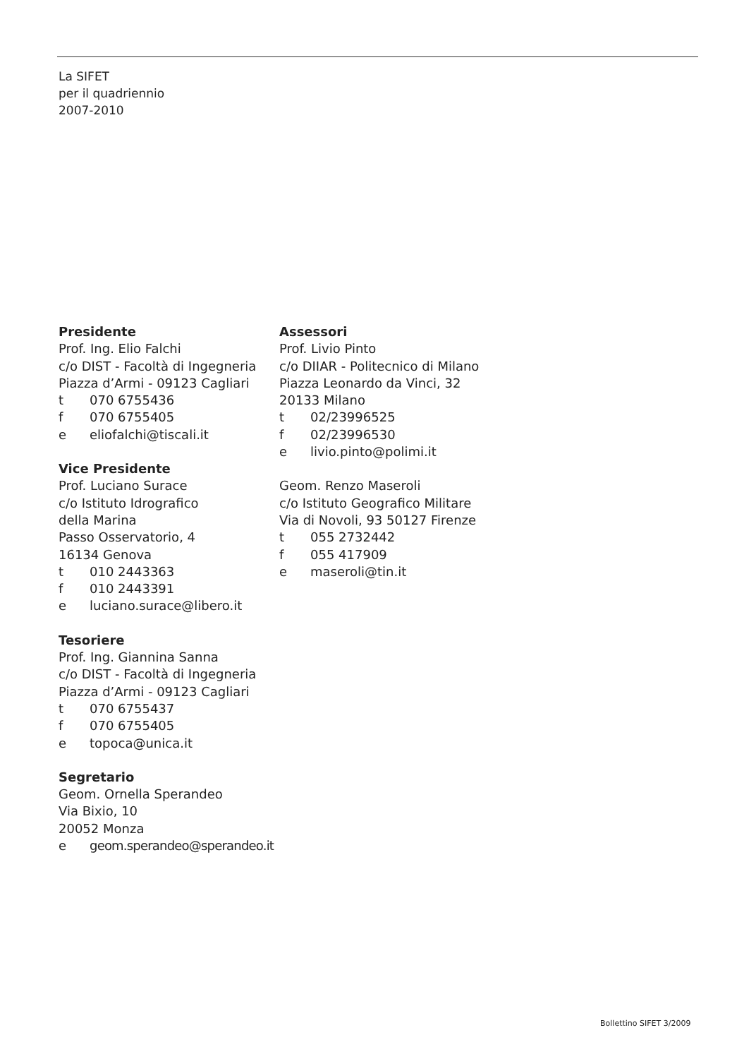La SIFET
per il quadriennio
2007-2010
Presidente
Prof. Ing. Elio Falchi
c/o DIST - Facoltà di Ingegneria
Piazza d’Armi - 09123 Cagliari
t 070 6755436
f 070 6755405
e eliofalchi@tiscali.it
Vice Presidente
Prof. Luciano Surace
c/o Istituto Idrografico
della Marina
Passo Osservatorio, 4
16134 Genova
t 010 2443363
f 010 2443391
e luciano.surace@libero.it
Tesoriere
Prof. Ing. Giannina Sanna
c/o DIST - Facoltà di Ingegneria
Piazza d’Armi - 09123 Cagliari
t 070 6755437
f 070 6755405
e topoca@unica.it
Segretario
Geom. Ornella Sperandeo
Via Bixio, 10
20052 Monza
e geom.sperandeo@sperandeo.it
Assessori
Prof. Livio Pinto
c/o DIIAR - Politecnico di Milano
Piazza Leonardo da Vinci, 32
20133 Milano
t 02/23996525
f 02/23996530
e livio.pinto@polimi.it
Geom. Renzo Maseroli
c/o Istituto Geografico Militare
Via di Novoli, 93 50127 Firenze
t 055 2732442
f 055 417909
e maseroli@tin.it
Bollettino SIFET 3/2009